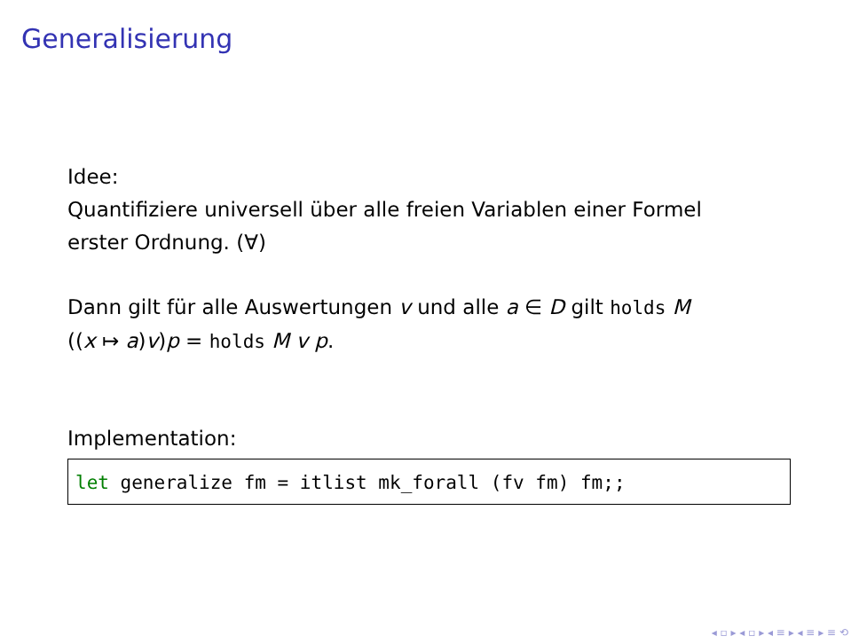Generalisierung
Idee:
Quantifiziere universell über alle freien Variablen einer Formel
erster Ordnung. (∀)
Dann gilt für alle Auswertungen v und alle a ∈ D gilt holds M
((x ↦ a)v)p = holds M v p.
Implementation:
let generalize fm = itlist mk_forall (fv fm) fm;;
◂ ▫ ▸ ◂ ▫ ▸ ◂ ≡ ▸ ◂ ≡ ▸ ≡ ⟲